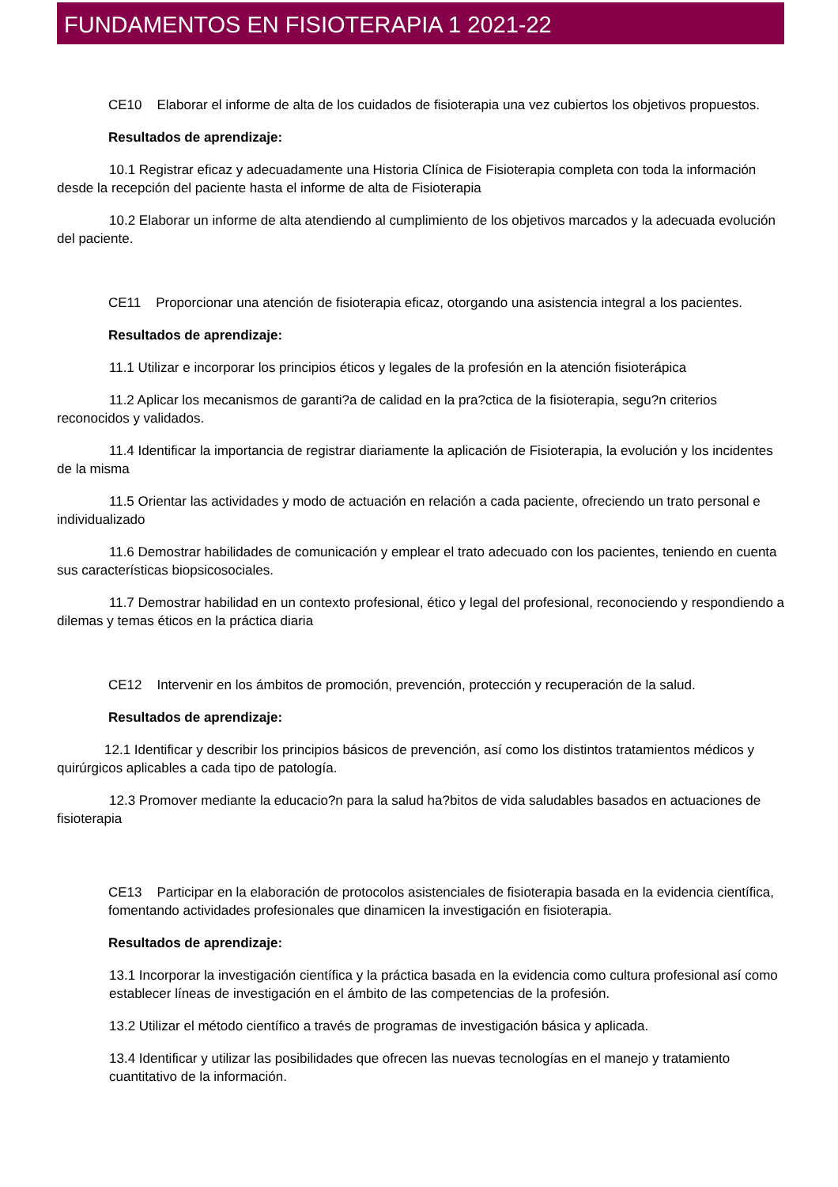FUNDAMENTOS EN FISIOTERAPIA 1 2021-22
CE10 Elaborar el informe de alta de los cuidados de fisioterapia una vez cubiertos los objetivos propuestos.
Resultados de aprendizaje:
10.1 Registrar eficaz y adecuadamente una Historia Clínica de Fisioterapia completa con toda la información desde la recepción del paciente hasta el informe de alta de Fisioterapia
10.2 Elaborar un informe de alta atendiendo al cumplimiento de los objetivos marcados y la adecuada evolución del paciente.
CE11 Proporcionar una atención de fisioterapia eficaz, otorgando una asistencia integral a los pacientes.
Resultados de aprendizaje:
11.1 Utilizar e incorporar los principios éticos y legales de la profesión en la atención fisioterápica
11.2 Aplicar los mecanismos de garanti?a de calidad en la pra?ctica de la fisioterapia, segu?n criterios reconocidos y validados.
11.4 Identificar la importancia de registrar diariamente la aplicación de Fisioterapia, la evolución y los incidentes de la misma
11.5 Orientar las actividades y modo de actuación en relación a cada paciente, ofreciendo un trato personal e individualizado
11.6 Demostrar habilidades de comunicación y emplear el trato adecuado con los pacientes, teniendo en cuenta sus características biopsicosociales.
11.7 Demostrar habilidad en un contexto profesional, ético y legal del profesional, reconociendo y respondiendo a dilemas y temas éticos en la práctica diaria
CE12 Intervenir en los ámbitos de promoción, prevención, protección y recuperación de la salud.
Resultados de aprendizaje:
12.1 Identificar y describir los principios básicos de prevención, así como los distintos tratamientos médicos y quirúrgicos aplicables a cada tipo de patología.
12.3 Promover mediante la educacio?n para la salud ha?bitos de vida saludables basados en actuaciones de fisioterapia
CE13 Participar en la elaboración de protocolos asistenciales de fisioterapia basada en la evidencia científica, fomentando actividades profesionales que dinamicen la investigación en fisioterapia.
Resultados de aprendizaje:
13.1 Incorporar la investigación científica y la práctica basada en la evidencia como cultura profesional así como establecer líneas de investigación en el ámbito de las competencias de la profesión.
13.2 Utilizar el método científico a través de programas de investigación básica y aplicada.
13.4 Identificar y utilizar las posibilidades que ofrecen las nuevas tecnologías en el manejo y tratamiento cuantitativo de la información.